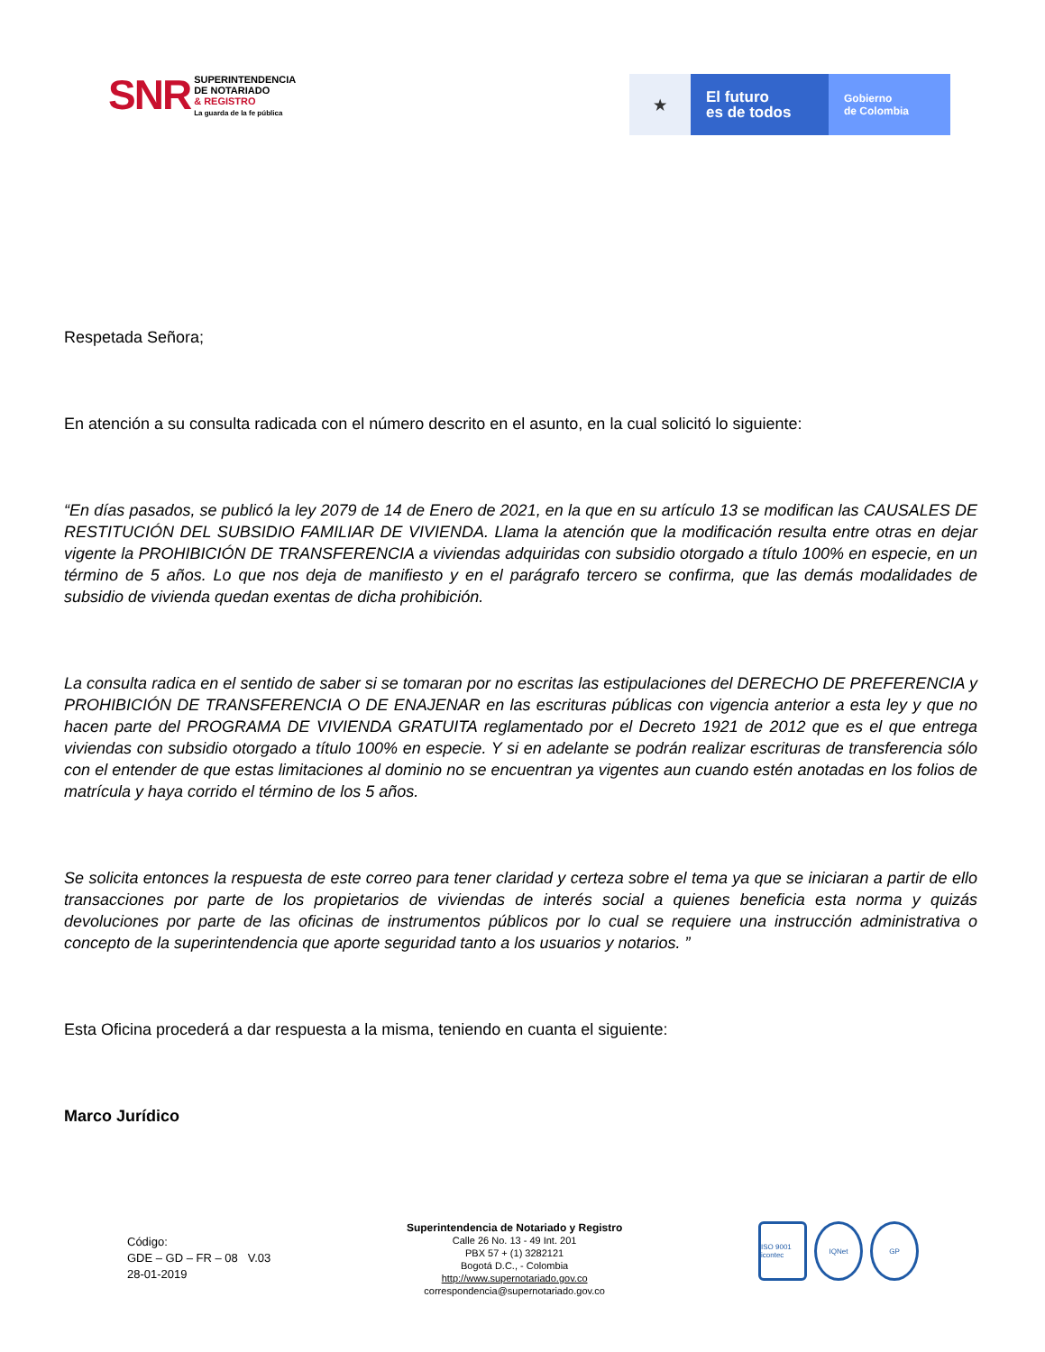SNR SUPERINTENDENCIA
DE NOTARIADO
& REGISTRO
La guarda de la fe pública
★
El futuro
es de todos
Gobierno
de Colombia
Respetada Señora;
En atención a su consulta radicada con el número descrito en el asunto, en la cual solicitó lo siguiente:
“En días pasados, se publicó la ley 2079 de 14 de Enero de 2021, en la que en su artículo 13 se modifican las CAUSALES DE RESTITUCIÓN DEL SUBSIDIO FAMILIAR DE VIVIENDA. Llama la atención que la modificación resulta entre otras en dejar vigente la PROHIBICIÓN DE TRANSFERENCIA a viviendas adquiridas con subsidio otorgado a título 100% en especie, en un término de 5 años. Lo que nos deja de manifiesto y en el parágrafo tercero se confirma, que las demás modalidades de subsidio de vivienda quedan exentas de dicha prohibición.
La consulta radica en el sentido de saber si se tomaran por no escritas las estipulaciones del DERECHO DE PREFERENCIA y PROHIBICIÓN DE TRANSFERENCIA O DE ENAJENAR en las escrituras públicas con vigencia anterior a esta ley y que no hacen parte del PROGRAMA DE VIVIENDA GRATUITA reglamentado por el Decreto 1921 de 2012 que es el que entrega viviendas con subsidio otorgado a título 100% en especie. Y si en adelante se podrán realizar escrituras de transferencia sólo con el entender de que estas limitaciones al dominio no se encuentran ya vigentes aun cuando estén anotadas en los folios de matrícula y haya corrido el término de los 5 años.
Se solicita entonces la respuesta de este correo para tener claridad y certeza sobre el tema ya que se iniciaran a partir de ello transacciones por parte de los propietarios de viviendas de interés social a quienes beneficia esta norma y quizás devoluciones por parte de las oficinas de instrumentos públicos por lo cual se requiere una instrucción administrativa o concepto de la superintendencia que aporte seguridad tanto a los usuarios y notarios. ”
Esta Oficina procederá a dar respuesta a la misma, teniendo en cuanta el siguiente:
Marco Jurídico
Código:
GDE – GD – FR – 08 V.03
28-01-2019
Superintendencia de Notariado y Registro
Calle 26 No. 13 - 49 Int. 201
PBX 57 + (1) 3282121
Bogotá D.C., - Colombia
http://www.supernotariado.gov.co
correspondencia@supernotariado.gov.co
ISO 9001 icontec
IQNet GP